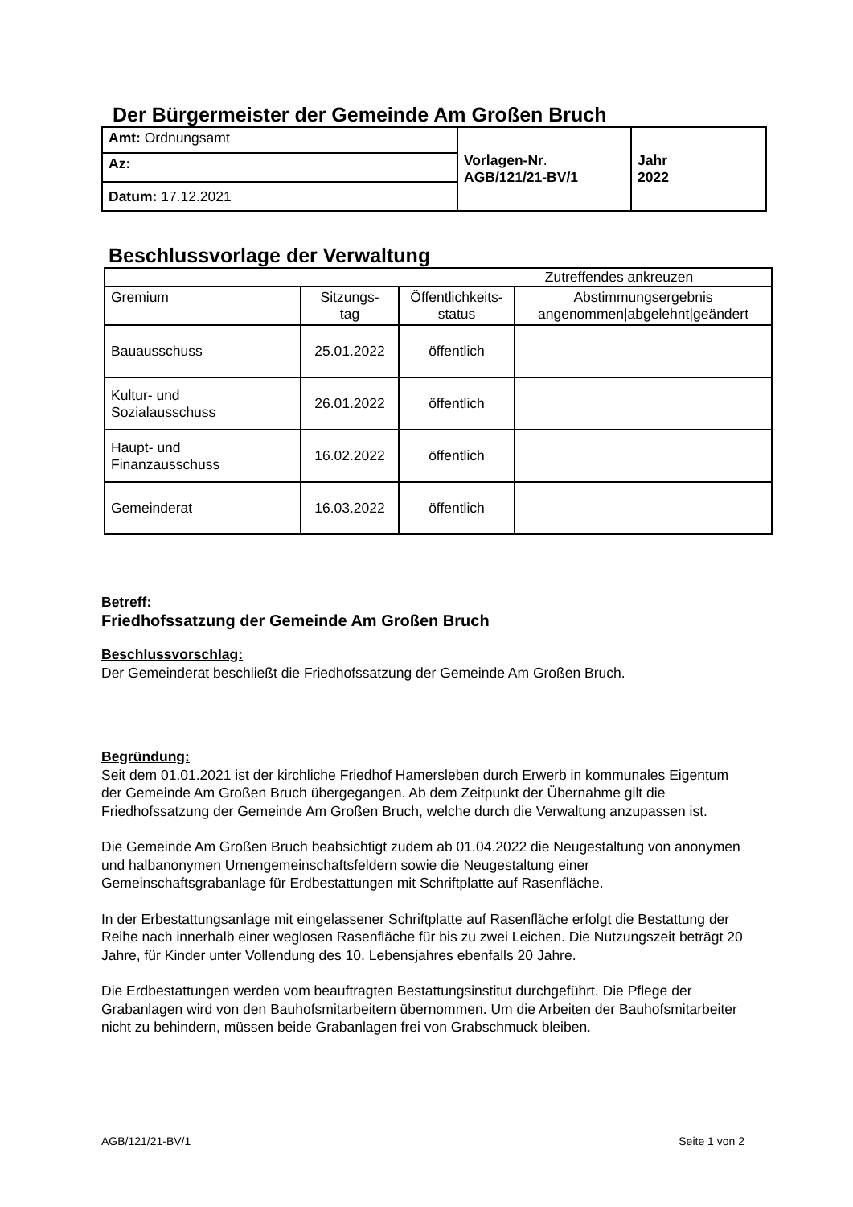Der Bürgermeister der Gemeinde Am Großen Bruch
| Amt: Ordnungsamt | Vorlagen-Nr . AGB/121/21-BV/1 | Jahr 2022 |
| Az: | | |
| Datum: 17.12.2021 | | |
Beschlussvorlage der Verwaltung
| Zutreffendes ankreuzen | | | |
| Gremium | Sitzungs- tag | Öffentlichkeits- status | Abstimmungsergebnis angenommen/abgelehnt/geändert |
| Bauausschuss | 25.01.2022 | öffentlich | |
| Kultur- und Sozialausschuss | 26.01.2022 | öffentlich | |
| Haupt- und Finanzausschuss | 16.02.2022 | öffentlich | |
| Gemeinderat | 16.03.2022 | öffentlich | |
Betreff:
Friedhofssatzung der Gemeinde Am Großen Bruch
Beschlussvorschlag:
Der Gemeinderat beschließt die Friedhofssatzung der Gemeinde Am Großen Bruch.
Begründung:
Seit dem 01.01.2021 ist der kirchliche Friedhof Hamersleben durch Erwerb in kommunales Eigentum der Gemeinde Am Großen Bruch übergegangen. Ab dem Zeitpunkt der Übernahme gilt die Friedhofssatzung der Gemeinde Am Großen Bruch, welche durch die Verwaltung anzupassen ist.
Die Gemeinde Am Großen Bruch beabsichtigt zudem ab 01.04.2022 die Neugestaltung von anonymen und halbanonymen Urnengemeinschaftsfeldern sowie die Neugestaltung einer Gemeinschaftsgrabanlage für Erdbestattungen mit Schriftplatte auf Rasenfläche.
In der Erbestattungsanlage mit eingelassener Schriftplatte auf Rasenfläche erfolgt die Bestattung der Reihe nach innerhalb einer weglosen Rasenfläche für bis zu zwei Leichen. Die Nutzungszeit beträgt 20 Jahre, für Kinder unter Vollendung des 10. Lebensjahres ebenfalls 20 Jahre.
Die Erdbestattungen werden vom beauftragten Bestattungsinstitut durchgeführt. Die Pflege der Grabanlagen wird von den Bauhofsmitarbeitern übernommen. Um die Arbeiten der Bauhofsmitarbeiter nicht zu behindern, müssen beide Grabanlagen frei von Grabschmuck bleiben.
AGB/121/21-BV/1 Seite 1 von 2